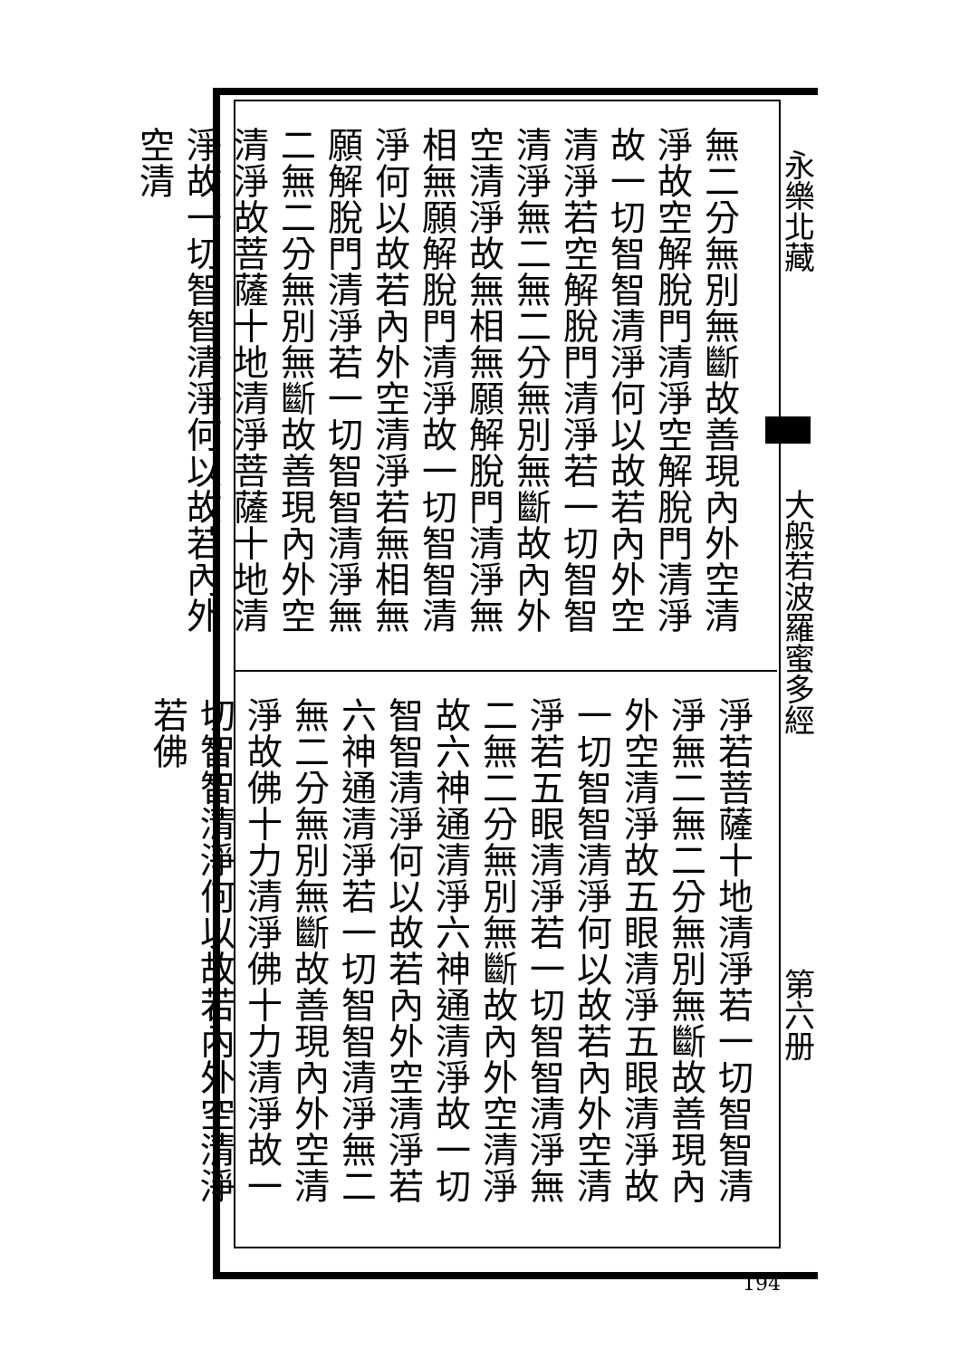無二分無別無斷故善現內外空清淨故空解脫門清淨空解脫門清淨故一切智智清淨何以故若內外空清淨若空解脫門清淨若一切智智清淨無二無二分無別無斷故內外空清淨故無相無願解脫門清淨無相無願解脫門清淨故一切智智清淨何以故若內外空清淨若無相無願解脫門清淨若一切智智清淨無二無二分無別無斷故善現內外空清淨故菩薩十地清淨菩薩十地清淨故一切智智清淨何以故若內外空清
淨若菩薩十地清淨若一切智智清淨無二無二分無別無斷故善現內外空清淨故五眼清淨五眼清淨故一切智智清淨何以故若內外空清淨若五眼清淨若一切智智清淨無二無二分無別無斷故內外空清淨故六神通清淨六神通清淨故一切智智清淨何以故若內外空清淨若六神通清淨若一切智智清淨無二無二分無別無斷故善現內外空清淨故佛十力清淨佛十力清淨故一切智智清淨何以故若內外空清淨若佛
永樂北藏
大般若波羅蜜多經
第六册
194